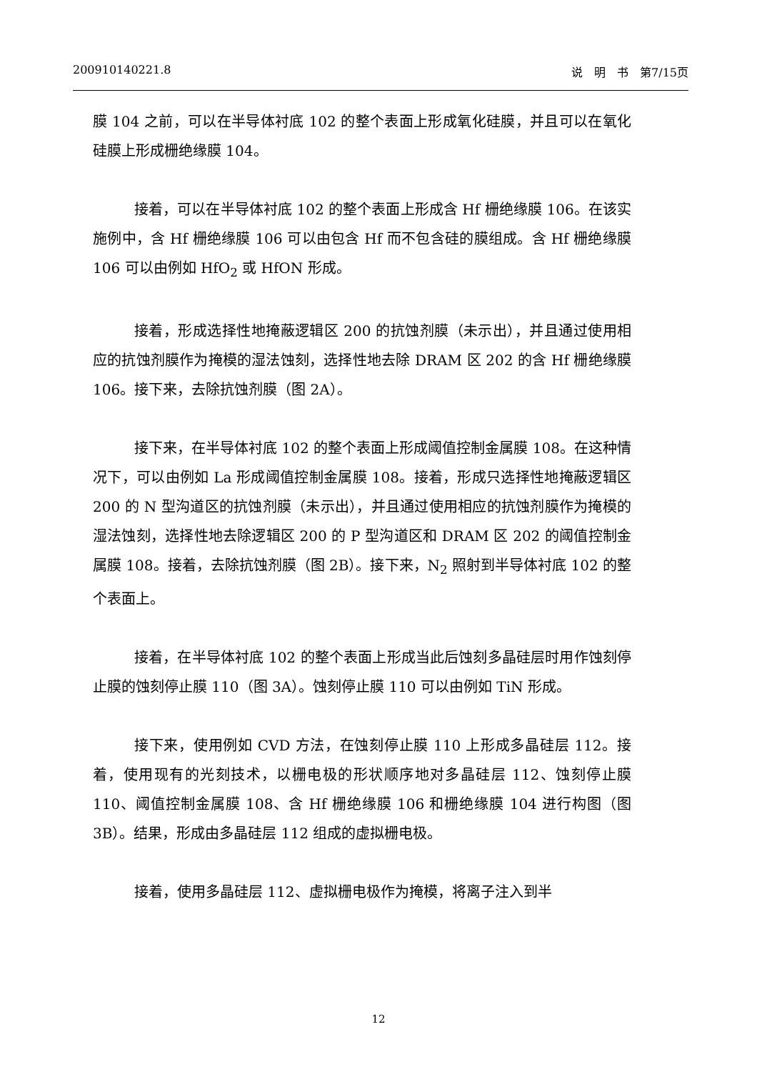200910140221.8 说　明　书　第7/15页
膜 104 之前，可以在半导体衬底 102 的整个表面上形成氧化硅膜，并且可以在氧化硅膜上形成栅绝缘膜 104。
接着，可以在半导体衬底 102 的整个表面上形成含 Hf 栅绝缘膜 106。在该实施例中，含 Hf 栅绝缘膜 106 可以由包含 Hf 而不包含硅的膜组成。含 Hf 栅绝缘膜 106 可以由例如 HfO<sub>2</sub> 或 HfON 形成。
接着，形成选择性地掩蔽逻辑区 200 的抗蚀剂膜（未示出），并且通过使用相应的抗蚀剂膜作为掩模的湿法蚀刻，选择性地去除 DRAM 区 202 的含 Hf 栅绝缘膜 106。接下来，去除抗蚀剂膜（图 2A）。
接下来，在半导体衬底 102 的整个表面上形成阈值控制金属膜 108。在这种情况下，可以由例如 La 形成阈值控制金属膜 108。接着，形成只选择性地掩蔽逻辑区 200 的 N 型沟道区的抗蚀剂膜（未示出），并且通过使用相应的抗蚀剂膜作为掩模的湿法蚀刻，选择性地去除逻辑区 200 的 P 型沟道区和 DRAM 区 202 的阈值控制金属膜 108。接着，去除抗蚀剂膜（图 2B）。接下来，N<sub>2</sub> 照射到半导体衬底 102 的整个表面上。
接着，在半导体衬底 102 的整个表面上形成当此后蚀刻多晶硅层时用作蚀刻停止膜的蚀刻停止膜 110（图 3A）。蚀刻停止膜 110 可以由例如 TiN 形成。
接下来，使用例如 CVD 方法，在蚀刻停止膜 110 上形成多晶硅层 112。接着，使用现有的光刻技术，以栅电极的形状顺序地对多晶硅层 112、蚀刻停止膜 110、阈值控制金属膜 108、含 Hf 栅绝缘膜 106 和栅绝缘膜 104 进行构图（图 3B）。结果，形成由多晶硅层 112 组成的虚拟栅电极。
接着，使用多晶硅层 112、虚拟栅电极作为掩模，将离子注入到半
12